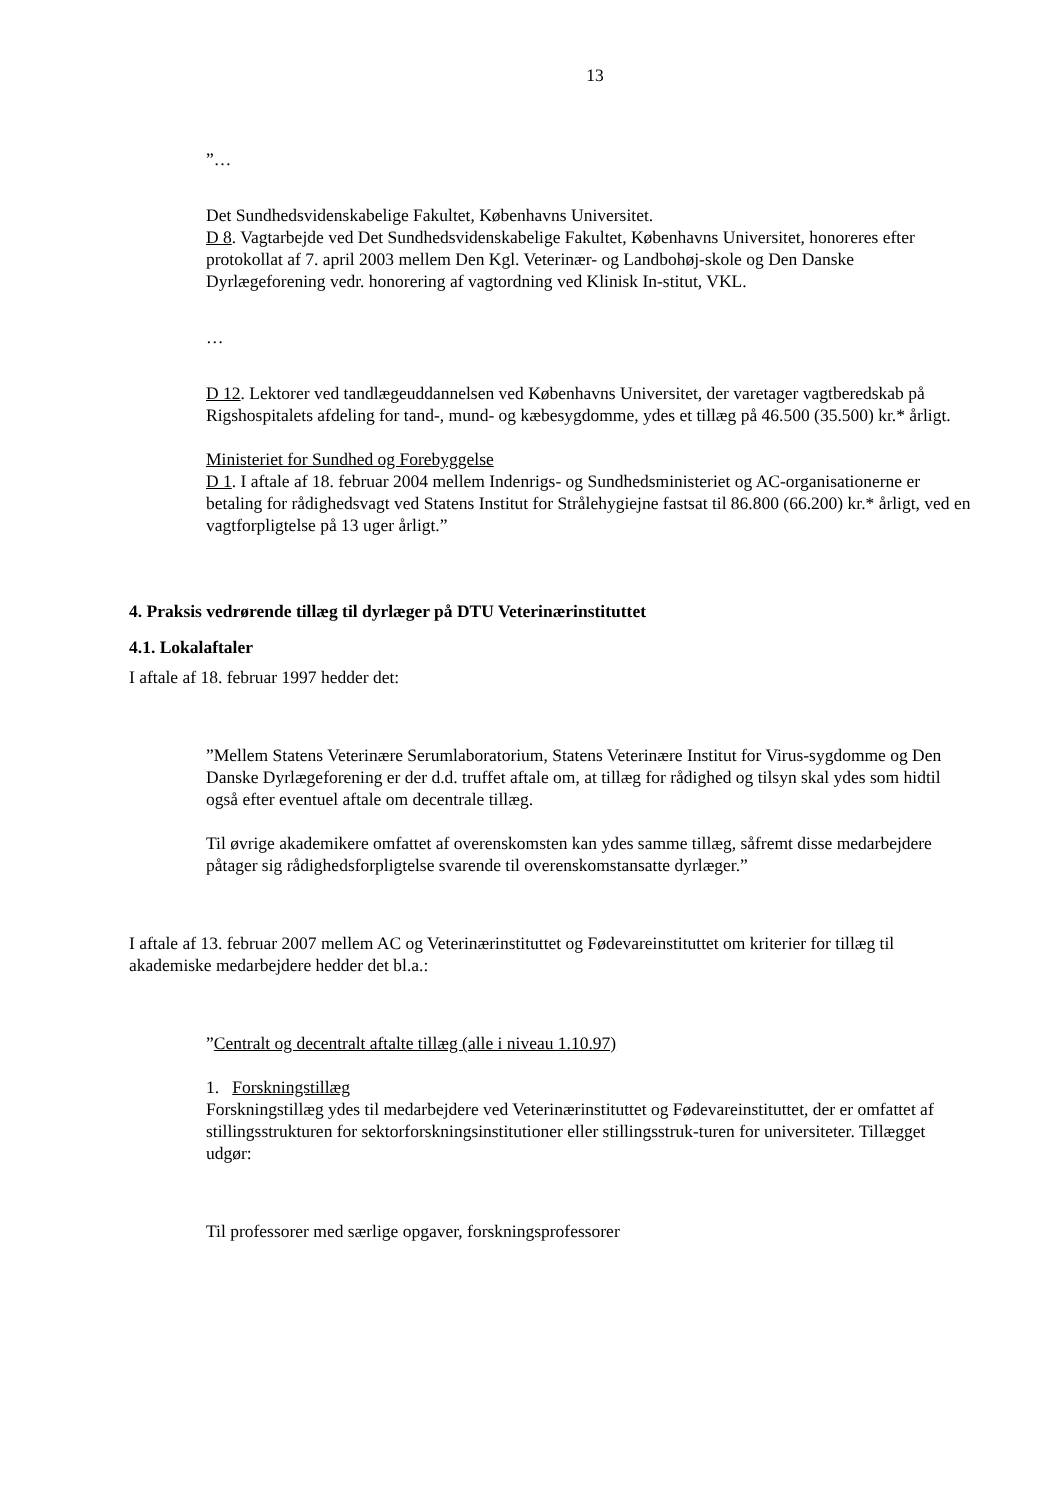13
”…
Det Sundhedsvidenskabelige Fakultet, Københavns Universitet.
D 8. Vagtarbejde ved Det Sundhedsvidenskabelige Fakultet, Københavns Universitet, honoreres efter protokollat af 7. april 2003 mellem Den Kgl. Veterinær- og Landbohøj-skole og Den Danske Dyrlægeforening vedr. honorering af vagtordning ved Klinisk In-stitut, VKL.
…
D 12. Lektorer ved tandlægeuddannelsen ved Københavns Universitet, der varetager vagtberedskab på Rigshospitalets afdeling for tand-, mund- og kæbesygdomme, ydes et tillæg på 46.500 (35.500) kr.* årligt.
Ministeriet for Sundhed og Forebyggelse
D 1. I aftale af 18. februar 2004 mellem Indenrigs- og Sundhedsministeriet og AC-organisationerne er betaling for rådighedsvagt ved Statens Institut for Strålehygiejne fastsat til 86.800 (66.200) kr.* årligt, ved en vagtforpligtelse på 13 uger årligt.”
4. Praksis vedrørende tillæg til dyrlæger på DTU Veterinærinstituttet
4.1. Lokalaftaler
I aftale af 18. februar 1997 hedder det:
”Mellem Statens Veterinære Serumlaboratorium, Statens Veterinære Institut for Virus-sygdomme og Den Danske Dyrlægeforening er der d.d. truffet aftale om, at tillæg for rådighed og tilsyn skal ydes som hidtil også efter eventuel aftale om decentrale tillæg.
Til øvrige akademikere omfattet af overenskomsten kan ydes samme tillæg, såfremt disse medarbejdere påtager sig rådighedsforpligtelse svarende til overenskomstansatte dyrlæger.”
I aftale af 13. februar 2007 mellem AC og Veterinærinstituttet og Fødevareinstituttet om kriterier for tillæg til akademiske medarbejdere hedder det bl.a.:
”Centralt og decentralt aftalte tillæg (alle i niveau 1.10.97)
1. Forskningstillæg
Forskningstillæg ydes til medarbejdere ved Veterinærinstituttet og Fødevareinstituttet, der er omfattet af stillingsstrukturen for sektorforskningsinstitutioner eller stillingsstruk-turen for universiteter. Tillægget udgør:
Til professorer med særlige opgaver, forskningsprofessorer